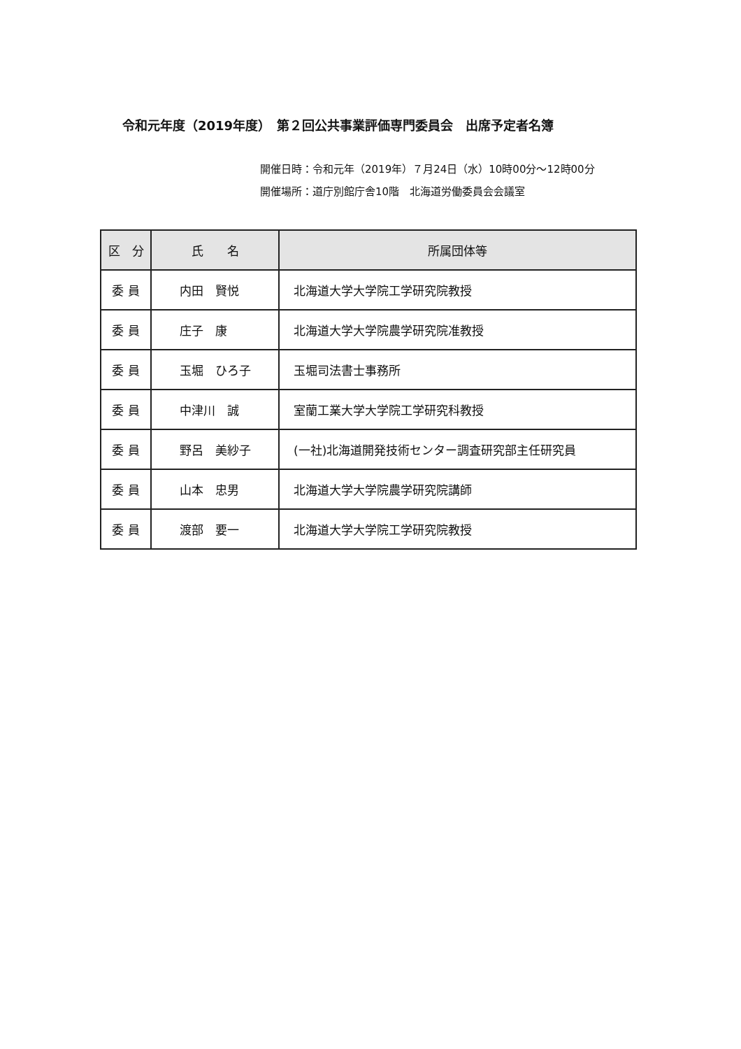令和元年度（2019年度）　第２回公共事業評価専門委員会　出席予定者名簿
開催日時：令和元年（2019年）７月24日（水）10時00分～12時00分
開催場所：道庁別館庁舎10階　北海道労働委員会会議室
| 区 分 | 氏 名 | 所属団体等 |
| --- | --- | --- |
| 委 員 | 内田 賢悦 | 北海道大学大学院工学研究院教授 |
| 委 員 | 庄子 康 | 北海道大学大学院農学研究院准教授 |
| 委 員 | 玉堀 ひろ子 | 玉堀司法書士事務所 |
| 委 員 | 中津川 誠 | 室蘭工業大学大学院工学研究科教授 |
| 委 員 | 野呂 美紗子 | (一社)北海道開発技術センター調査研究部主任研究員 |
| 委 員 | 山本 忠男 | 北海道大学大学院農学研究院講師 |
| 委 員 | 渡部 要一 | 北海道大学大学院工学研究院教授 |